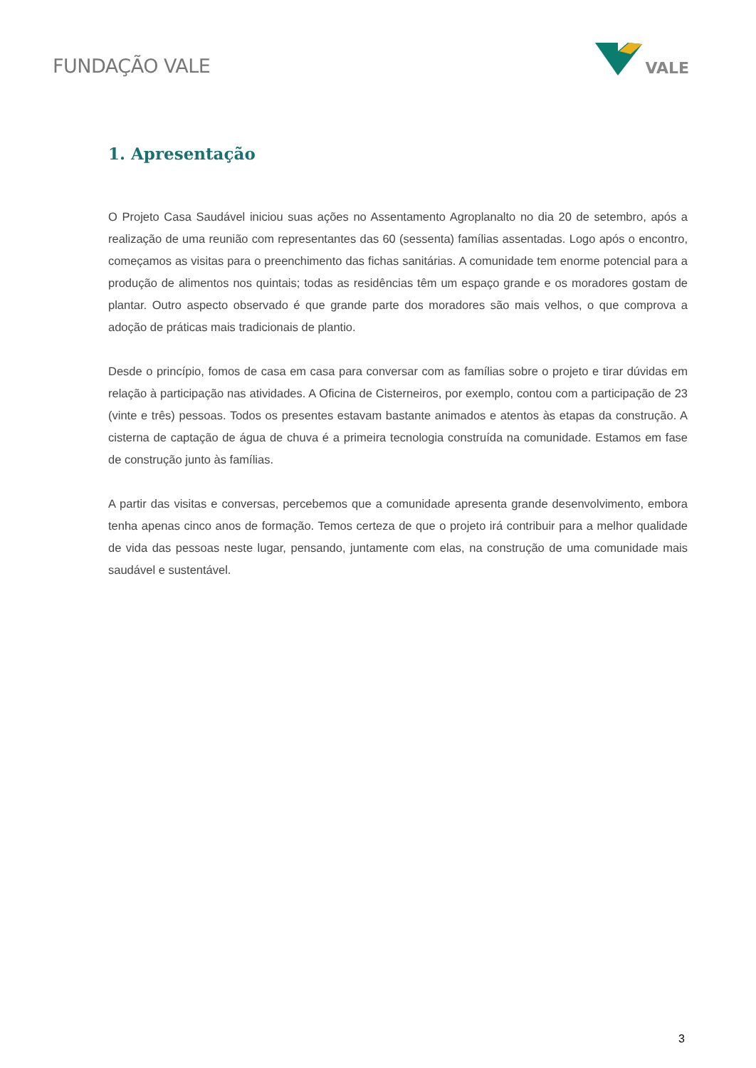FUNDAÇÃO VALE
VALE
1. Apresentação
O Projeto Casa Saudável iniciou suas ações no Assentamento Agroplanalto no dia 20 de setembro, após a realização de uma reunião com representantes das 60 (sessenta) famílias assentadas. Logo após o encontro, começamos as visitas para o preenchimento das fichas sanitárias. A comunidade tem enorme potencial para a produção de alimentos nos quintais; todas as residências têm um espaço grande e os moradores gostam de plantar. Outro aspecto observado é que grande parte dos moradores são mais velhos, o que comprova a adoção de práticas mais tradicionais de plantio.
Desde o princípio, fomos de casa em casa para conversar com as famílias sobre o projeto e tirar dúvidas em relação à participação nas atividades. A Oficina de Cisterneiros, por exemplo, contou com a participação de 23 (vinte e três) pessoas. Todos os presentes estavam bastante animados e atentos às etapas da construção. A cisterna de captação de água de chuva é a primeira tecnologia construída na comunidade. Estamos em fase de construção junto às famílias.
A partir das visitas e conversas, percebemos que a comunidade apresenta grande desenvolvimento, embora tenha apenas cinco anos de formação. Temos certeza de que o projeto irá contribuir para a melhor qualidade de vida das pessoas neste lugar, pensando, juntamente com elas, na construção de uma comunidade mais saudável e sustentável.
3